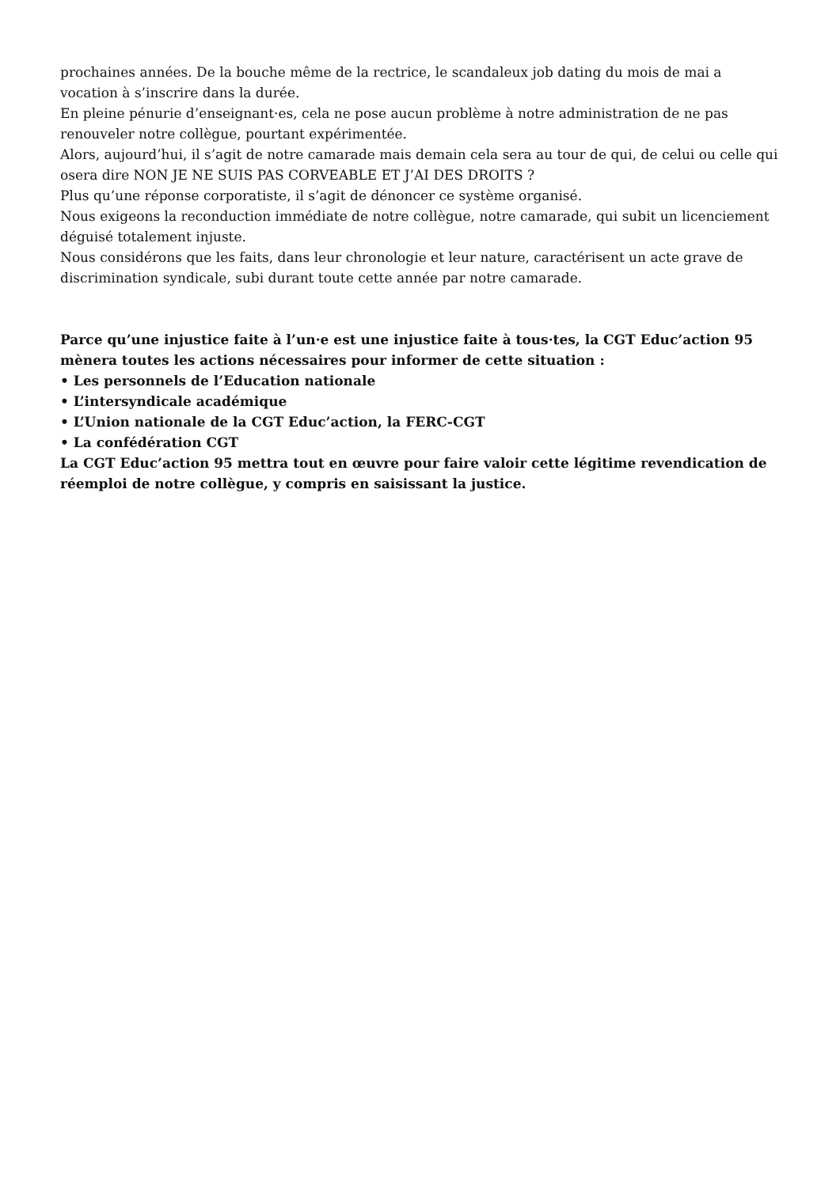prochaines années. De la bouche même de la rectrice, le scandaleux job dating du mois de mai a vocation à s’inscrire dans la durée.
En pleine pénurie d’enseignant·es, cela ne pose aucun problème à notre administration de ne pas renouveler notre collègue, pourtant expérimentée.
Alors, aujourd’hui, il s’agit de notre camarade mais demain cela sera au tour de qui, de celui ou celle qui osera dire NON JE NE SUIS PAS CORVEABLE ET J’AI DES DROITS ?
Plus qu’une réponse corporatiste, il s’agit de dénoncer ce système organisé.
Nous exigeons la reconduction immédiate de notre collègue, notre camarade, qui subit un licenciement déguisé totalement injuste.
Nous considérons que les faits, dans leur chronologie et leur nature, caractérisent un acte grave de discrimination syndicale, subi durant toute cette année par notre camarade.
Parce qu’une injustice faite à l’un·e est une injustice faite à tous·tes, la CGT Educ’action 95 mènera toutes les actions nécessaires pour informer de cette situation :
• Les personnels de l’Education nationale
• L’intersyndicale académique
• L’Union nationale de la CGT Educ’action, la FERC-CGT
• La confédération CGT
La CGT Educ’action 95 mettra tout en œuvre pour faire valoir cette légitime revendication de réemploi de notre collègue, y compris en saisissant la justice.